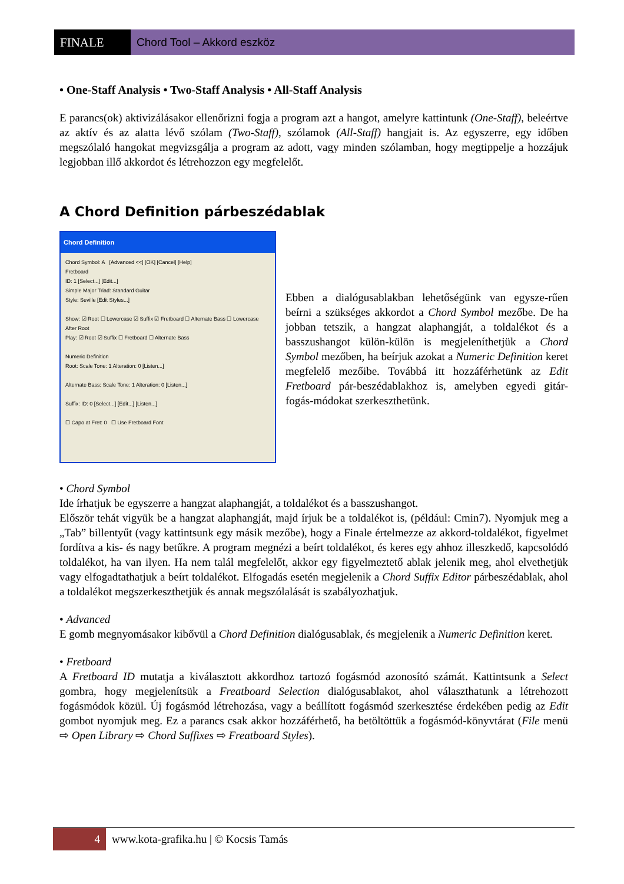FINALE Chord Tool – Akkord eszköz
• One-Staff Analysis • Two-Staff Analysis • All-Staff Analysis
E parancs(ok) aktivizálásakor ellenőrizni fogja a program azt a hangot, amelyre kattintunk (One-Staff), beleértve az aktív és az alatta lévő szólam (Two-Staff), szólamok (All-Staff) hangjait is. Az egyszerre, egy időben megszólaló hangokat megvizsgálja a program az adott, vagy minden szólamban, hogy megtippelje a hozzájuk legjobban illő akkordot és létrehozzon egy megfelelőt.
A Chord Definition párbeszédablak
Chord Definition
Chord Symbol: A [Advanced <<] [OK] [Cancel] [Help]
Fretboard
ID: 1 [Select...] [Edit...]
Simple Major Triad: Standard Guitar
Style: Seville [Edit Styles...]
Show: ☑ Root ☐ Lowercase ☑ Suffix ☑ Fretboard ☐ Alternate Bass ☐ Lowercase After Root
Play: ☑ Root ☑ Suffix ☐ Fretboard ☐ Alternate Bass
Numeric Definition
Root: Scale Tone: 1 Alteration: 0 [Listen...]
Alternate Bass: Scale Tone: 1 Alteration: 0 [Listen...]
Suffix: ID: 0 [Select...] [Edit...] [Listen...]
☐ Capo at Fret: 0 ☐ Use Fretboard Font
Ebben a dialógusablakban lehetőségünk van egysze-rűen beírni a szükséges akkordot a Chord Symbol mezőbe. De ha jobban tetszik, a hangzat alaphangját, a toldalékot és a basszushangot külön-külön is megjeleníthetjük a Chord Symbol mezőben, ha beírjuk azokat a Numeric Definition keret megfelelő mezőibe. Továbbá itt hozzáférhetünk az Edit Fretboard pár-beszédablakhoz is, amelyben egyedi gitár-fogás-módokat szerkeszthetünk.
• Chord Symbol
Ide írhatjuk be egyszerre a hangzat alaphangját, a toldalékot és a basszushangot.
Először tehát vigyük be a hangzat alaphangját, majd írjuk be a toldalékot is, (például: Cmin7). Nyomjuk meg a „Tab” billentyűt (vagy kattintsunk egy másik mezőbe), hogy a Finale értelmezze az akkord-toldalékot, figyelmet fordítva a kis- és nagy betűkre. A program megnézi a beírt toldalékot, és keres egy ahhoz illeszkedő, kapcsolódó toldalékot, ha van ilyen. Ha nem talál megfelelőt, akkor egy figyelmeztető ablak jelenik meg, ahol elvethetjük vagy elfogadtathatjuk a beírt toldalékot. Elfogadás esetén megjelenik a Chord Suffix Editor párbeszédablak, ahol a toldalékot megszerkeszthetjük és annak megszólalását is szabályozhatjuk.
• Advanced
E gomb megnyomásakor kibővül a Chord Definition dialógusablak, és megjelenik a Numeric Definition keret.
• Fretboard
A Fretboard ID mutatja a kiválasztott akkordhoz tartozó fogásmód azonosító számát. Kattintsunk a Select gombra, hogy megjelenítsük a Freatboard Selection dialógusablakot, ahol választhatunk a létrehozott fogásmódok közül. Új fogásmód létrehozása, vagy a beállított fogásmód szerkesztése érdekében pedig az Edit gombot nyomjuk meg. Ez a parancs csak akkor hozzáférhető, ha betöltöttük a fogásmód-könyvtárat (File menü ⇨ Open Library ⇨ Chord Suffixes ⇨ Freatboard Styles).
4
www.kota-grafika.hu | © Kocsis Tamás